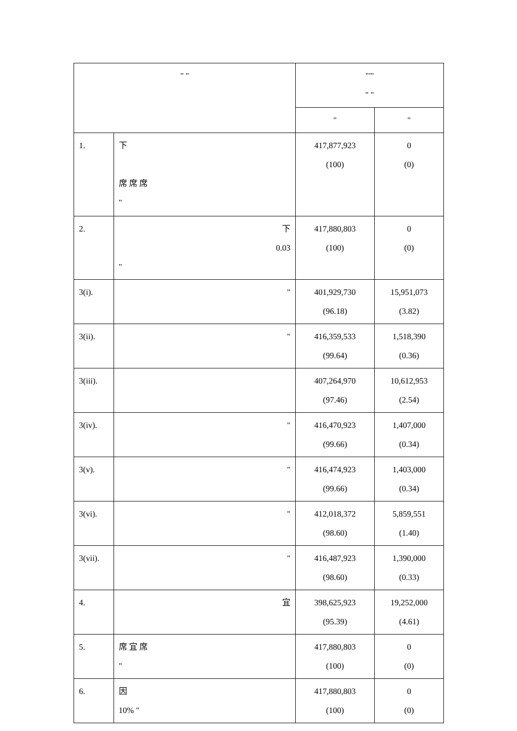| " " | | ""' " " | |
| --- | --- | --- | --- |
| | | " | " |
| 1. | 下 席 席 席 " | 417,877,923 (100) | 0 (0) |
| 2. | 下 0.03 " | 417,880,803 (100) | 0 (0) |
| 3(i). | " | 401,929,730 (96.18) | 15,951,073 (3.82) |
| 3(ii). | " | 416,359,533 (99.64) | 1,518,390 (0.36) |
| 3(iii). | | 407,264,970 (97.46) | 10,612,953 (2.54) |
| 3(iv). | " | 416,470,923 (99.66) | 1,407,000 (0.34) |
| 3(v). | " | 416,474,923 (99.66) | 1,403,000 (0.34) |
| 3(vi). | " | 412,018,372 (98.60) | 5,859,551 (1.40) |
| 3(vii). | " | 416,487,923 (98.60) | 1,390,000 (0.33) |
| 4. | 宜 | 398,625,923 (95.39) | 19,252,000 (4.61) |
| 5. | 席 宜 席 " | 417,880,803 (100) | 0 (0) |
| 6. | 因 10% " | 417,880,803 (100) | 0 (0) |